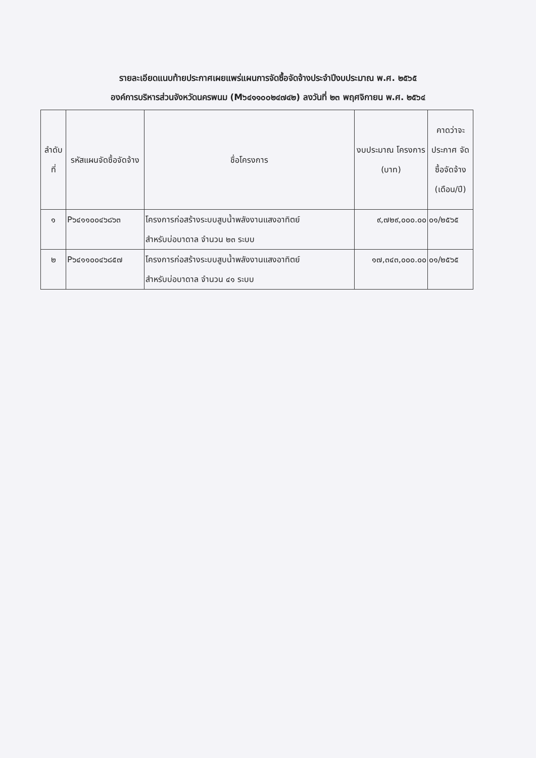รายละเอียดแนบท้ายประกาศเผยแพร่แผนการจัดซื้อจัดจ้างประจำปีงบประมาณ พ.ศ. ๒๕๖๕
องค์การบริหารส่วนจังหวัดนครพนม (M๖๔๑๑๐๐๒๔๗๔๒) ลงวันที่ ๒๓ พฤศจิกายน พ.ศ. ๒๕๖๔
| ลำดับ ที่ | รหัสแผนจัดซื้อจัดจ้าง | ชื่อโครงการ | งบประมาณ โครงการ (บาท) | คาดว่าจะ ประกาศ จัดซื้อจัดจ้าง (เดือน/ปี) |
| --- | --- | --- | --- | --- |
| ๑ | P๖๔๑๑๐๐๔๖๘๖๓ | โครงการก่อสร้างระบบสูบน้ำพลังงานแสงอาทิตย์ สำหรับบ่อบาดาล จำนวน ๒๓ ระบบ | ๙,๗๒๙,๐๐๐.๐๐ | ๐๑/๒๕๖๕ |
| ๒ | P๖๔๑๑๐๐๔๖๘๕๗ | โครงการก่อสร้างระบบสูบน้ำพลังงานแสงอาทิตย์ สำหรับบ่อบาดาล จำนวน ๔๑ ระบบ | ๑๗,๓๔๓,๐๐๐.๐๐ | ๐๑/๒๕๖๕ |